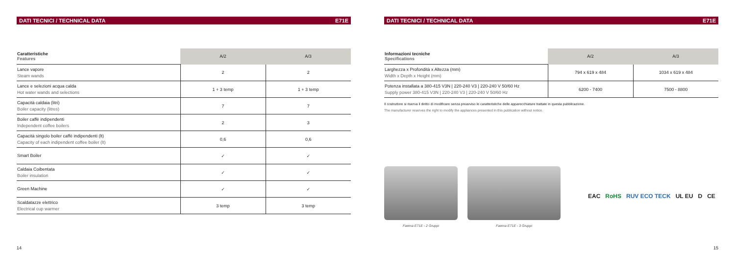DATI TECNICI / TECHNICAL DATA E71E
| Caratteristiche Features | A/2 | A/3 |
| --- | --- | --- |
| Lance vapore Steam wands | 2 | 2 |
| Lance e selezioni acqua calda Hot water wands and selections | 1 + 3 temp | 1 + 3 temp |
| Capacità caldaia (litri) Boiler capacity (litres) | 7 | 7 |
| Boiler caffè indipendenti Independent coffee boilers | 2 | 3 |
| Capacità singolo boiler caffè indipendenti (lt) Capacity of each indipendent coffee boiler (lt) | 0,6 | 0,6 |
| Smart Boiler | ✓ | ✓ |
| Caldaia Coibentata Boiler insulation | ✓ | ✓ |
| Green Machine | ✓ | ✓ |
| Scaldatazze elettrico Electrical cup warmer | 3 temp | 3 temp |
14
DATI TECNICI / TECHNICAL DATA E71E
| Informazioni tecniche Specifications | A/2 | A/3 |
| --- | --- | --- |
| Larghezza x Profondità x Altezza (mm) Width x Depth x Height (mm) | 794 x 619 x 484 | 1034 x 619 x 484 |
| Potenza installata a 380-415 V3N / 220-240 V3 / 220-240 V 50/60 Hz Supply power 380-415 V3N / 220-240 V3 / 220-240 V 50/60 Hz | 6200 - 7400 | 7500 - 8800 |
Il costruttore si riserva il diritto di modificare senza preavviso le caratteristiche delle apparecchiature trattate in questa pubblicazione.
The manufacturer reserves the right to modify the appliances presented in this publication without notice.
Faema E71E - 2 Gruppi Faema E71E - 3 Gruppi
EAC RoHS RUV ECO TECK UL EU D CE
15